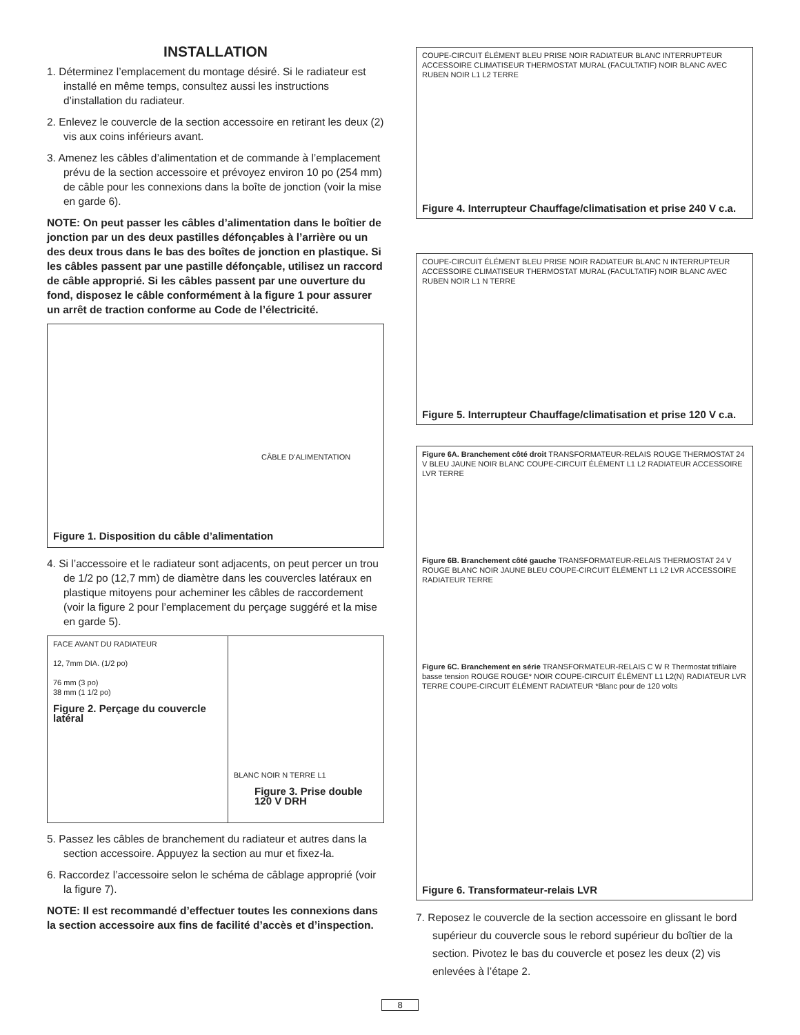INSTALLATION
1. Déterminez l’emplacement du montage désiré. Si le radiateur est installé en même temps, consultez aussi les instructions d’installation du radiateur.
2. Enlevez le couvercle de la section accessoire en retirant les deux (2) vis aux coins inférieurs avant.
3. Amenez les câbles d’alimentation et de commande à l’emplacement prévu de la section accessoire et prévoyez environ 10 po (254 mm) de câble pour les connexions dans la boîte de jonction (voir la mise en garde 6).
NOTE: On peut passer les câbles d’alimentation dans le boîtier de jonction par un des deux pastilles défonçables à l’arrière ou un des deux trous dans le bas des boîtes de jonction en plastique. Si les câbles passent par une pastille défonçable, utilisez un raccord de câble approprié. Si les câbles passent par une ouverture du fond, disposez le câble conformément à la figure 1 pour assurer un arrêt de traction conforme au Code de l’électricité.
CÂBLE D’ALIMENTATION
Figure 1. Disposition du câble d’alimentation
4. Si l’accessoire et le radiateur sont adjacents, on peut percer un trou de 1/2 po (12,7 mm) de diamètre dans les couvercles latéraux en plastique mitoyens pour acheminer les câbles de raccordement (voir la figure 2 pour l’emplacement du perçage suggéré et la mise en garde 5).
FACE AVANT DU RADIATEUR
12, 7mm DIA. (1/2 po)
76 mm (3 po)
38 mm (1 1/2 po)
Figure 2. Perçage du couvercle latéral
BLANC NOIR N TERRE L1
Figure 3. Prise double 120 V DRH
5. Passez les câbles de branchement du radiateur et autres dans la section accessoire. Appuyez la section au mur et fixez-la.
6. Raccordez l’accessoire selon le schéma de câblage approprié (voir la figure 7).
NOTE: Il est recommandé d’effectuer toutes les connexions dans la section accessoire aux fins de facilité d’accès et d’inspection.
COUPE-CIRCUIT ÉLÉMENT BLEU PRISE NOIR RADIATEUR BLANC INTERRUPTEUR ACCESSOIRE CLIMATISEUR THERMOSTAT MURAL (FACULTATIF) NOIR BLANC AVEC RUBEN NOIR L1 L2 TERRE
Figure 4. Interrupteur Chauffage/climatisation et prise 240 V c.a.
COUPE-CIRCUIT ÉLÉMENT BLEU PRISE NOIR RADIATEUR BLANC N INTERRUPTEUR ACCESSOIRE CLIMATISEUR THERMOSTAT MURAL (FACULTATIF) NOIR BLANC AVEC RUBEN NOIR L1 N TERRE
Figure 5. Interrupteur Chauffage/climatisation et prise 120 V c.a.
Figure 6A. Branchement côté droit TRANSFORMATEUR-RELAIS ROUGE THERMOSTAT 24 V BLEU JAUNE NOIR BLANC COUPE-CIRCUIT ÉLÉMENT L1 L2 RADIATEUR ACCESSOIRE LVR TERRE
Figure 6B. Branchement côté gauche TRANSFORMATEUR-RELAIS THERMOSTAT 24 V ROUGE BLANC NOIR JAUNE BLEU COUPE-CIRCUIT ÉLÉMENT L1 L2 LVR ACCESSOIRE RADIATEUR TERRE
Figure 6C. Branchement en série TRANSFORMATEUR-RELAIS C W R Thermostat trifilaire basse tension ROUGE ROUGE* NOIR COUPE-CIRCUIT ÉLÉMENT L1 L2(N) RADIATEUR LVR TERRE COUPE-CIRCUIT ÉLÉMENT RADIATEUR *Blanc pour de 120 volts
Figure 6. Transformateur-relais LVR
7. Reposez le couvercle de la section accessoire en glissant le bord supérieur du couvercle sous le rebord supérieur du boîtier de la section. Pivotez le bas du couvercle et posez les deux (2) vis enlevées à l’étape 2.
8